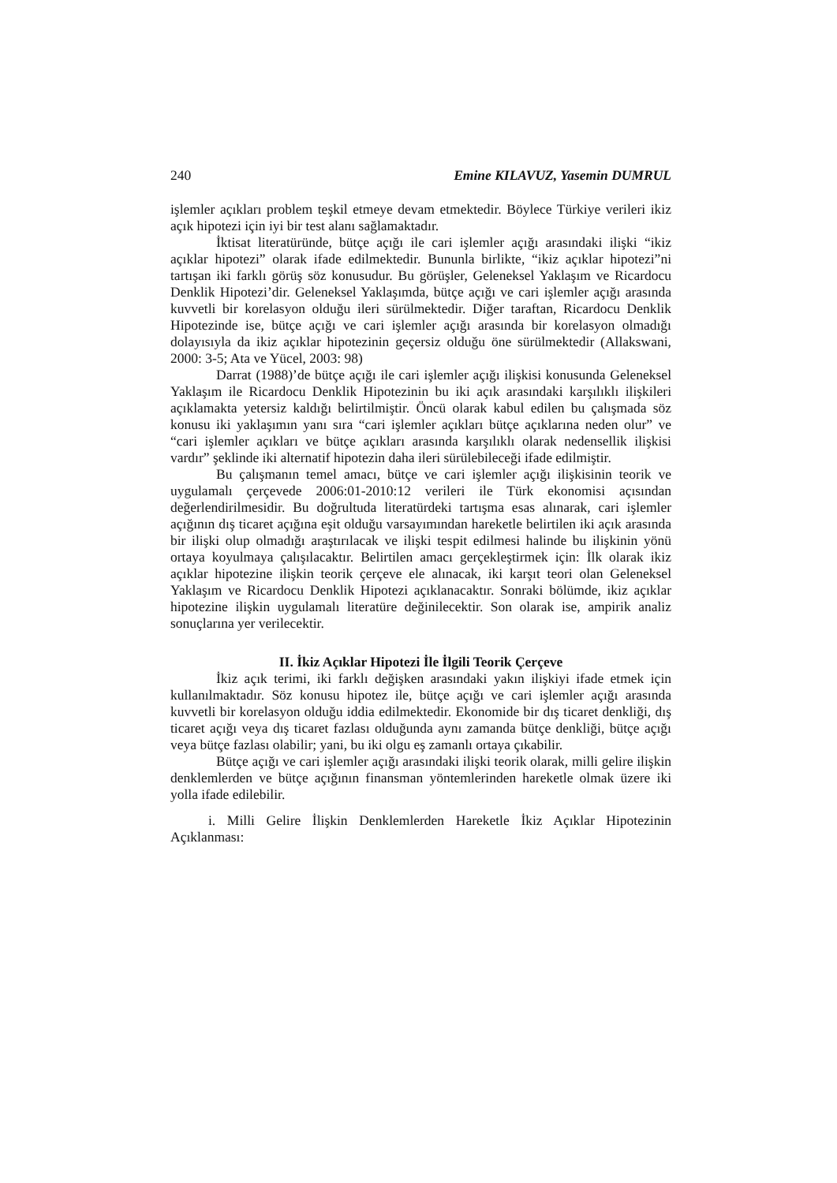240 Emine KILAVUZ, Yasemin DUMRUL
işlemler açıkları problem teşkil etmeye devam etmektedir. Böylece Türkiye verileri ikiz açık hipotezi için iyi bir test alanı sağlamaktadır.
İktisat literatüründe, bütçe açığı ile cari işlemler açığı arasındaki ilişki “ikiz açıklar hipotezi” olarak ifade edilmektedir. Bununla birlikte, “ikiz açıklar hipotezi”ni tartışan iki farklı görüş söz konusudur. Bu görüşler, Geleneksel Yaklaşım ve Ricardocu Denklik Hipotezi’dir. Geleneksel Yaklaşımda, bütçe açığı ve cari işlemler açığı arasında kuvvetli bir korelasyon olduğu ileri sürülmektedir. Diğer taraftan, Ricardocu Denklik Hipotezinde ise, bütçe açığı ve cari işlemler açığı arasında bir korelasyon olmadığı dolayısıyla da ikiz açıklar hipotezinin geçersiz olduğu öne sürülmektedir (Allakswani, 2000: 3-5; Ata ve Yücel, 2003: 98)
Darrat (1988)’de bütçe açığı ile cari işlemler açığı ilişkisi konusunda Geleneksel Yaklaşım ile Ricardocu Denklik Hipotezinin bu iki açık arasındaki karşılıklı ilişkileri açıklamakta yetersiz kaldığı belirtilmiştir. Öncü olarak kabul edilen bu çalışmada söz konusu iki yaklaşımın yanı sıra “cari işlemler açıkları bütçe açıklarına neden olur” ve “cari işlemler açıkları ve bütçe açıkları arasında karşılıklı olarak nedensellik ilişkisi vardır” şeklinde iki alternatif hipotezin daha ileri sürülebileceği ifade edilmiştir.
Bu çalışmanın temel amacı, bütçe ve cari işlemler açığı ilişkisinin teorik ve uygulamalı çerçevede 2006:01-2010:12 verileri ile Türk ekonomisi açısından değerlendirilmesidir. Bu doğrultuda literatürdeki tartışma esas alınarak, cari işlemler açığının dış ticaret açığına eşit olduğu varsayımından hareketle belirtilen iki açık arasında bir ilişki olup olmadığı araştırılacak ve ilişki tespit edilmesi halinde bu ilişkinin yönü ortaya koyulmaya çalışılacaktır. Belirtilen amacı gerçekleştirmek için: İlk olarak ikiz açıklar hipotezine ilişkin teorik çerçeve ele alınacak, iki karşıt teori olan Geleneksel Yaklaşım ve Ricardocu Denklik Hipotezi açıklanacaktır. Sonraki bölümde, ikiz açıklar hipotezine ilişkin uygulamalı literatüre değinilecektir. Son olarak ise, ampirik analiz sonuçlarına yer verilecektir.
II. İkiz Açıklar Hipotezi İle İlgili Teorik Çerçeve
İkiz açık terimi, iki farklı değişken arasındaki yakın ilişkiyi ifade etmek için kullanılmaktadır. Söz konusu hipotez ile, bütçe açığı ve cari işlemler açığı arasında kuvvetli bir korelasyon olduğu iddia edilmektedir. Ekonomide bir dış ticaret denkliği, dış ticaret açığı veya dış ticaret fazlası olduğunda aynı zamanda bütçe denkliği, bütçe açığı veya bütçe fazlası olabilir; yani, bu iki olgu eş zamanlı ortaya çıkabilir.
Bütçe açığı ve cari işlemler açığı arasındaki ilişki teorik olarak, milli gelire ilişkin denklemlerden ve bütçe açığının finansman yöntemlerinden hareketle olmak üzere iki yolla ifade edilebilir.
i. Milli Gelire İlişkin Denklemlerden Hareketle İkiz Açıklar Hipotezinin Açıklanması: